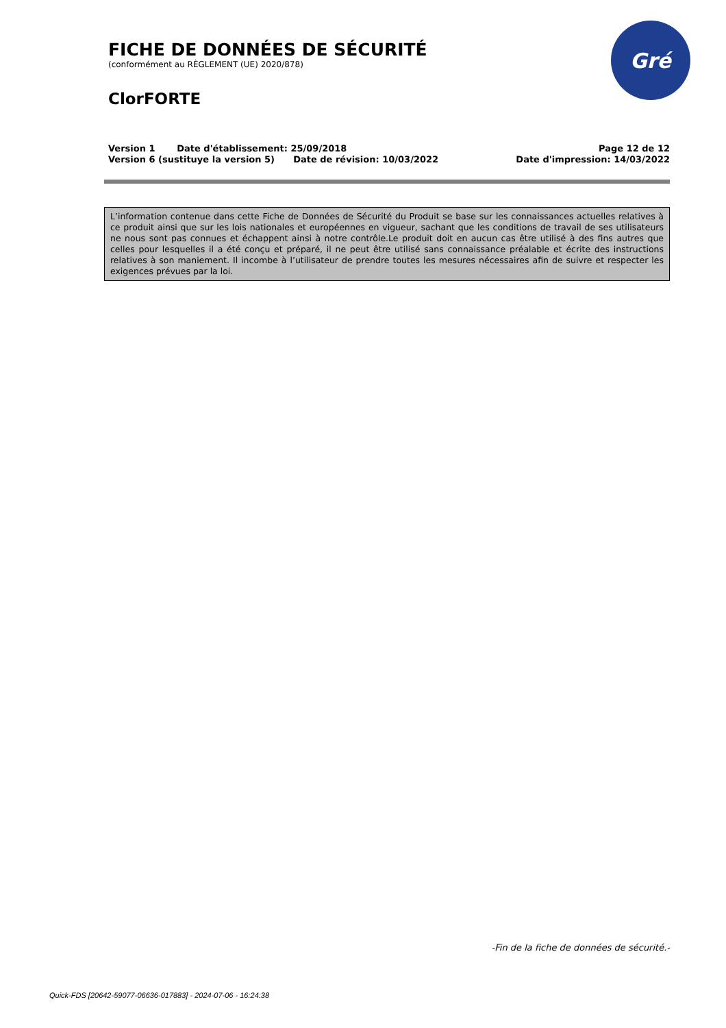FICHE DE DONNÉES DE SÉCURITÉ
(conformément au RÈGLEMENT (UE) 2020/878)
ClorFORTE
Version 1 Date d'établissement: 25/09/2018
Version 6 (sustituye la version 5) Date de révision: 10/03/2022
Page 12 de 12
Date d'impression: 14/03/2022
Gré
L’information contenue dans cette Fiche de Données de Sécurité du Produit se base sur les connaissances actuelles relatives à ce produit ainsi que sur les lois nationales et européennes en vigueur, sachant que les conditions de travail de ses utilisateurs ne nous sont pas connues et échappent ainsi à notre contrôle.Le produit doit en aucun cas être utilisé à des fins autres que celles pour lesquelles il a été conçu et préparé, il ne peut être utilisé sans connaissance préalable et écrite des instructions relatives à son maniement. Il incombe à l’utilisateur de prendre toutes les mesures nécessaires afin de suivre et respecter les exigences prévues par la loi.
-Fin de la fiche de données de sécurité.-
Quick-FDS [20642-59077-06636-017883] - 2024-07-06 - 16:24:38